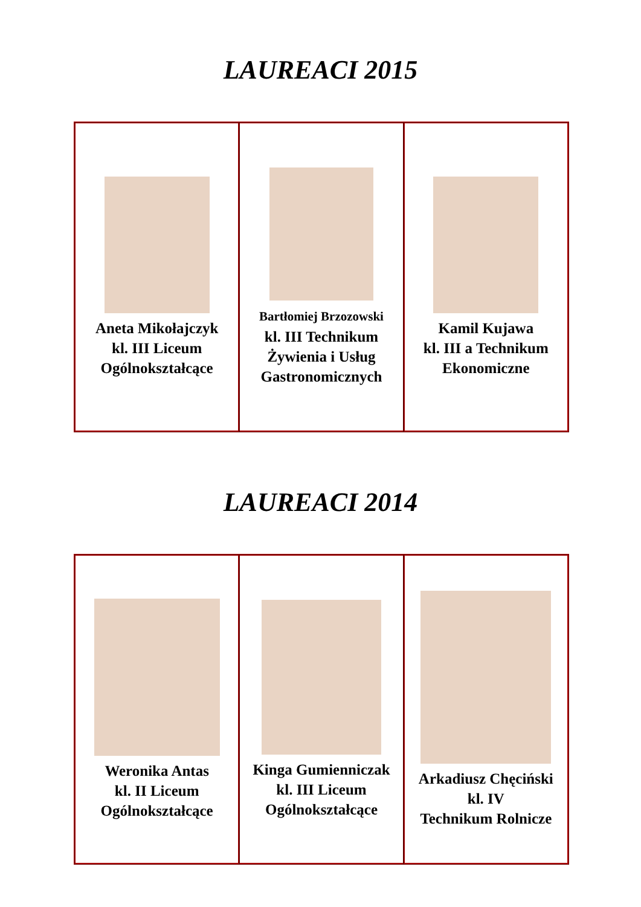LAUREACI 2015
| Aneta Mikołajczyk kl. III Liceum Ogólnokształcące | Bartłomiej Brzozowski kl. III Technikum Żywienia i Usług Gastronomicznych | Kamil Kujawa kl. III a Technikum Ekonomiczne |
LAUREACI 2014
| Weronika Antas kl. II Liceum Ogólnokształcące | Kinga Gumienniczak kl. III Liceum Ogólnokształcące | Arkadiusz Chęciński kl. IV Technikum Rolnicze |